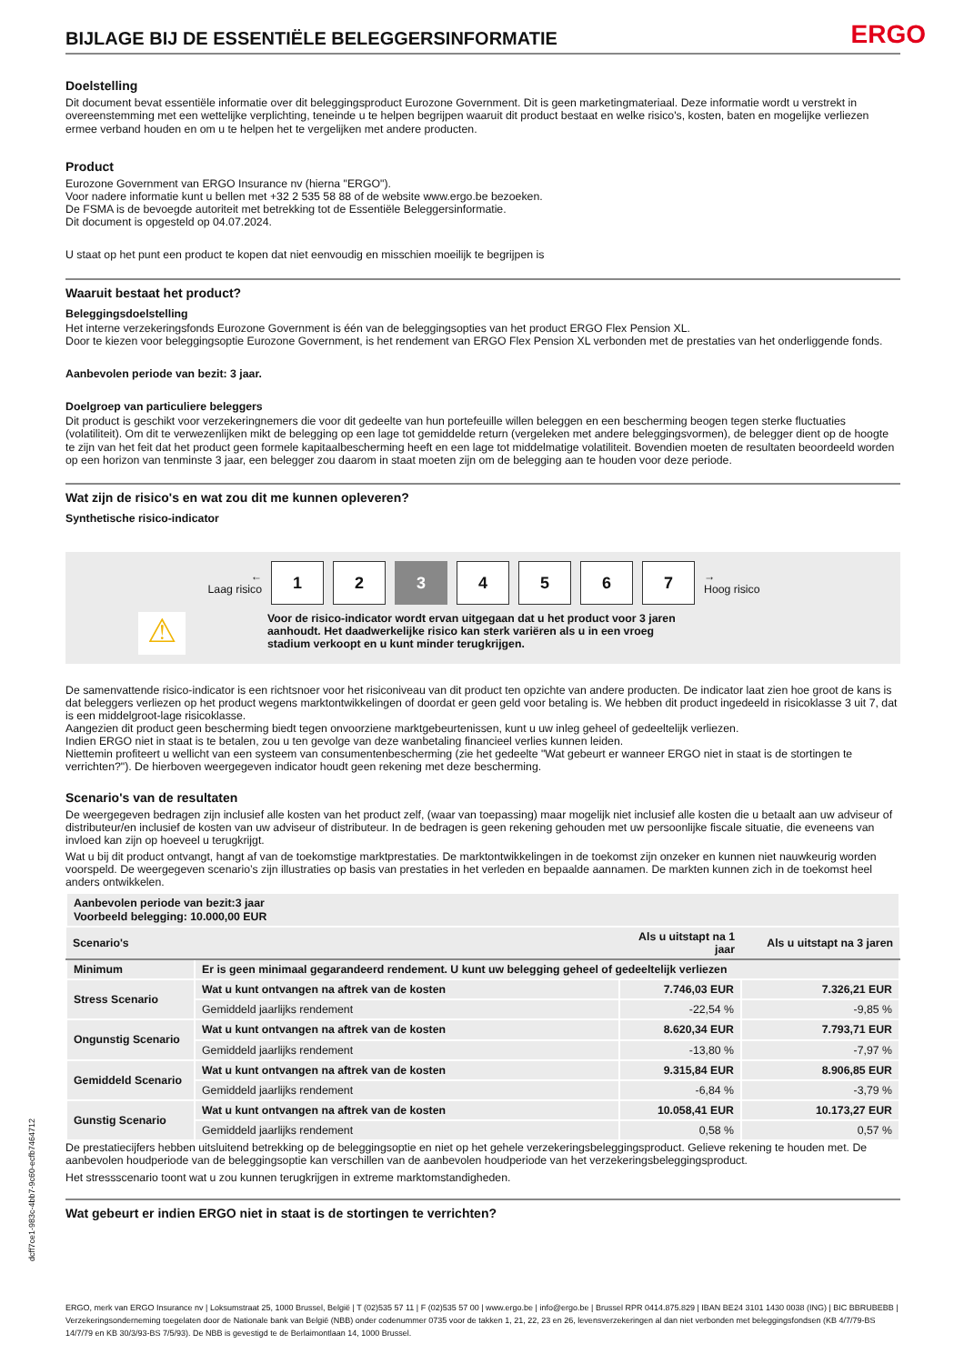BIJLAGE BIJ DE ESSENTIËLE BELEGGERSINFORMATIE
ERGO
Doelstelling
Dit document bevat essentiële informatie over dit beleggingsproduct Eurozone Government. Dit is geen marketingmateriaal. Deze informatie wordt u verstrekt in overeenstemming met een wettelijke verplichting, teneinde u te helpen begrijpen waaruit dit product bestaat en welke risico's, kosten, baten en mogelijke verliezen ermee verband houden en om u te helpen het te vergelijken met andere producten.
Product
Eurozone Government van ERGO Insurance nv (hierna "ERGO").
Voor nadere informatie kunt u bellen met +32 2 535 58 88 of de website www.ergo.be bezoeken.
De FSMA is de bevoegde autoriteit met betrekking tot de Essentiële Beleggersinformatie.
Dit document is opgesteld op 04.07.2024.
U staat op het punt een product te kopen dat niet eenvoudig en misschien moeilijk te begrijpen is
Waaruit bestaat het product?
Beleggingsdoelstelling
Het interne verzekeringsfonds Eurozone Government is één van de beleggingsopties van het product ERGO Flex Pension XL.
Door te kiezen voor beleggingsoptie Eurozone Government, is het rendement van ERGO Flex Pension XL verbonden met de prestaties van het onderliggende fonds.
Aanbevolen periode van bezit: 3 jaar.
Doelgroep van particuliere beleggers
Dit product is geschikt voor verzekeringnemers die voor dit gedeelte van hun portefeuille willen beleggen en een bescherming beogen tegen sterke fluctuaties (volatiliteit). Om dit te verwezenlijken mikt de belegging op een lage tot gemiddelde return (vergeleken met andere beleggingsvormen), de belegger dient op de hoogte te zijn van het feit dat het product geen formele kapitaalbescherming heeft en een lage tot middelmatige volatiliteit. Bovendien moeten de resultaten beoordeeld worden op een horizon van tenminste 3 jaar, een belegger zou daarom in staat moeten zijn om de belegging aan te houden voor deze periode.
Wat zijn de risico's en wat zou dit me kunnen opleveren?
Synthetische risico-indicator
←
Laag risico
1 2 3 4 5 6 7
→
Hoog risico
⚠
Voor de risico-indicator wordt ervan uitgegaan dat u het product voor 3 jaren aanhoudt. Het daadwerkelijke risico kan sterk variëren als u in een vroeg stadium verkoopt en u kunt minder terugkrijgen.
De samenvattende risico-indicator is een richtsnoer voor het risiconiveau van dit product ten opzichte van andere producten. De indicator laat zien hoe groot de kans is dat beleggers verliezen op het product wegens marktontwikkelingen of doordat er geen geld voor betaling is. We hebben dit product ingedeeld in risicoklasse 3 uit 7, dat is een middelgroot-lage risicoklasse.
Aangezien dit product geen bescherming biedt tegen onvoorziene marktgebeurtenissen, kunt u uw inleg geheel of gedeeltelijk verliezen.
Indien ERGO niet in staat is te betalen, zou u ten gevolge van deze wanbetaling financieel verlies kunnen leiden.
Niettemin profiteert u wellicht van een systeem van consumentenbescherming (zie het gedeelte "Wat gebeurt er wanneer ERGO niet in staat is de stortingen te verrichten?"). De hierboven weergegeven indicator houdt geen rekening met deze bescherming.
Scenario's van de resultaten
De weergegeven bedragen zijn inclusief alle kosten van het product zelf, (waar van toepassing) maar mogelijk niet inclusief alle kosten die u betaalt aan uw adviseur of distributeur/en inclusief de kosten van uw adviseur of distributeur. In de bedragen is geen rekening gehouden met uw persoonlijke fiscale situatie, die eveneens van invloed kan zijn op hoeveel u terugkrijgt.
Wat u bij dit product ontvangt, hangt af van de toekomstige marktprestaties. De marktontwikkelingen in de toekomst zijn onzeker en kunnen niet nauwkeurig worden voorspeld. De weergegeven scenario’s zijn illustraties op basis van prestaties in het verleden en bepaalde aannamen. De markten kunnen zich in de toekomst heel anders ontwikkelen.
| Aanbevolen periode van bezit:3 jaar Voorbeeld belegging: 10.000,00 EUR | | | |
| Scenario's | | Als u uitstapt na 1 jaar | Als u uitstapt na 3 jaren |
| Minimum | Er is geen minimaal gegarandeerd rendement. U kunt uw belegging geheel of gedeeltelijk verliezen | | |
| Stress Scenario | Wat u kunt ontvangen na aftrek van de kosten | 7.746,03 EUR | 7.326,21 EUR |
| | Gemiddeld jaarlijks rendement | -22,54 % | -9,85 % |
| Ongunstig Scenario | Wat u kunt ontvangen na aftrek van de kosten | 8.620,34 EUR | 7.793,71 EUR |
| | Gemiddeld jaarlijks rendement | -13,80 % | -7,97 % |
| Gemiddeld Scenario | Wat u kunt ontvangen na aftrek van de kosten | 9.315,84 EUR | 8.906,85 EUR |
| | Gemiddeld jaarlijks rendement | -6,84 % | -3,79 % |
| Gunstig Scenario | Wat u kunt ontvangen na aftrek van de kosten | 10.058,41 EUR | 10.173,27 EUR |
| | Gemiddeld jaarlijks rendement | 0,58 % | 0,57 % |
De prestatiecijfers hebben uitsluitend betrekking op de beleggingsoptie en niet op het gehele verzekeringsbeleggingsproduct. Gelieve rekening te houden met. De aanbevolen houdperiode van de beleggingsoptie kan verschillen van de aanbevolen houdperiode van het verzekeringsbeleggingsproduct.
Het stressscenario toont wat u zou kunnen terugkrijgen in extreme marktomstandigheden.
Wat gebeurt er indien ERGO niet in staat is de stortingen te verrichten?
dcff7ce1-983c-4bb7-9c60-ecfb7464712
ERGO, merk van ERGO Insurance nv | Loksumstraat 25, 1000 Brussel, België | T (02)535 57 11 | F (02)535 57 00 | www.ergo.be | info@ergo.be | Brussel RPR 0414.875.829 | IBAN BE24 3101 1430 0038 (ING) | BIC BBRUBEBB | Verzekeringsonderneming toegelaten door de Nationale bank van België (NBB) onder codenummer 0735 voor de takken 1, 21, 22, 23 en 26, levensverzekeringen al dan niet verbonden met beleggingsfondsen (KB 4/7/79-BS 14/7/79 en KB 30/3/93-BS 7/5/93). De NBB is gevestigd te de Berlaimontlaan 14, 1000 Brussel.